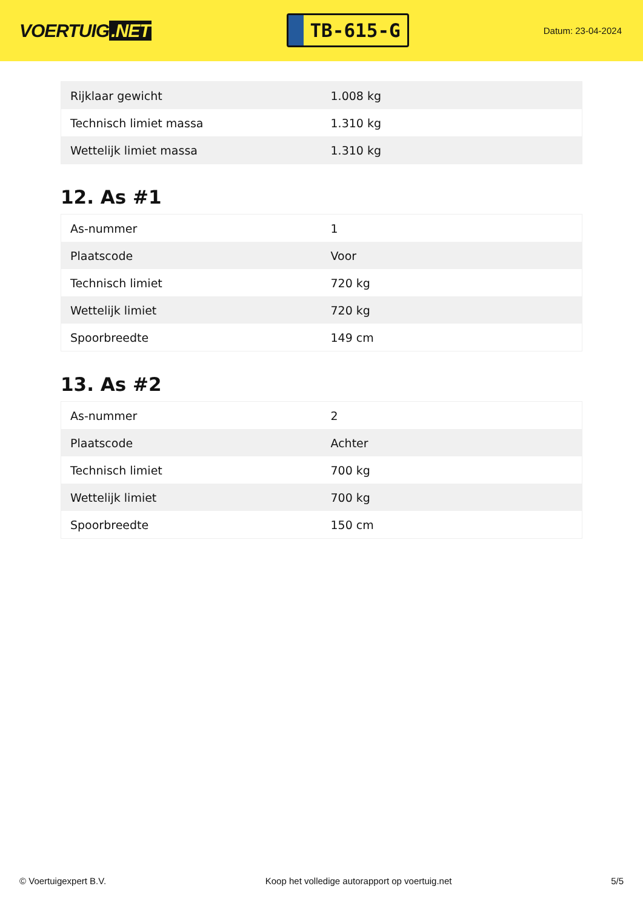VOERTUIG.NET
TB-615-G
Datum: 23-04-2024
| Rijklaar gewicht | 1.008 kg |
| Technisch limiet massa | 1.310 kg |
| Wettelijk limiet massa | 1.310 kg |
12. As #1
| As-nummer | 1 |
| Plaatscode | Voor |
| Technisch limiet | 720 kg |
| Wettelijk limiet | 720 kg |
| Spoorbreedte | 149 cm |
13. As #2
| As-nummer | 2 |
| Plaatscode | Achter |
| Technisch limiet | 700 kg |
| Wettelijk limiet | 700 kg |
| Spoorbreedte | 150 cm |
© Voertuigexpert B.V. Koop het volledige autorapport op voertuig.net 5/5